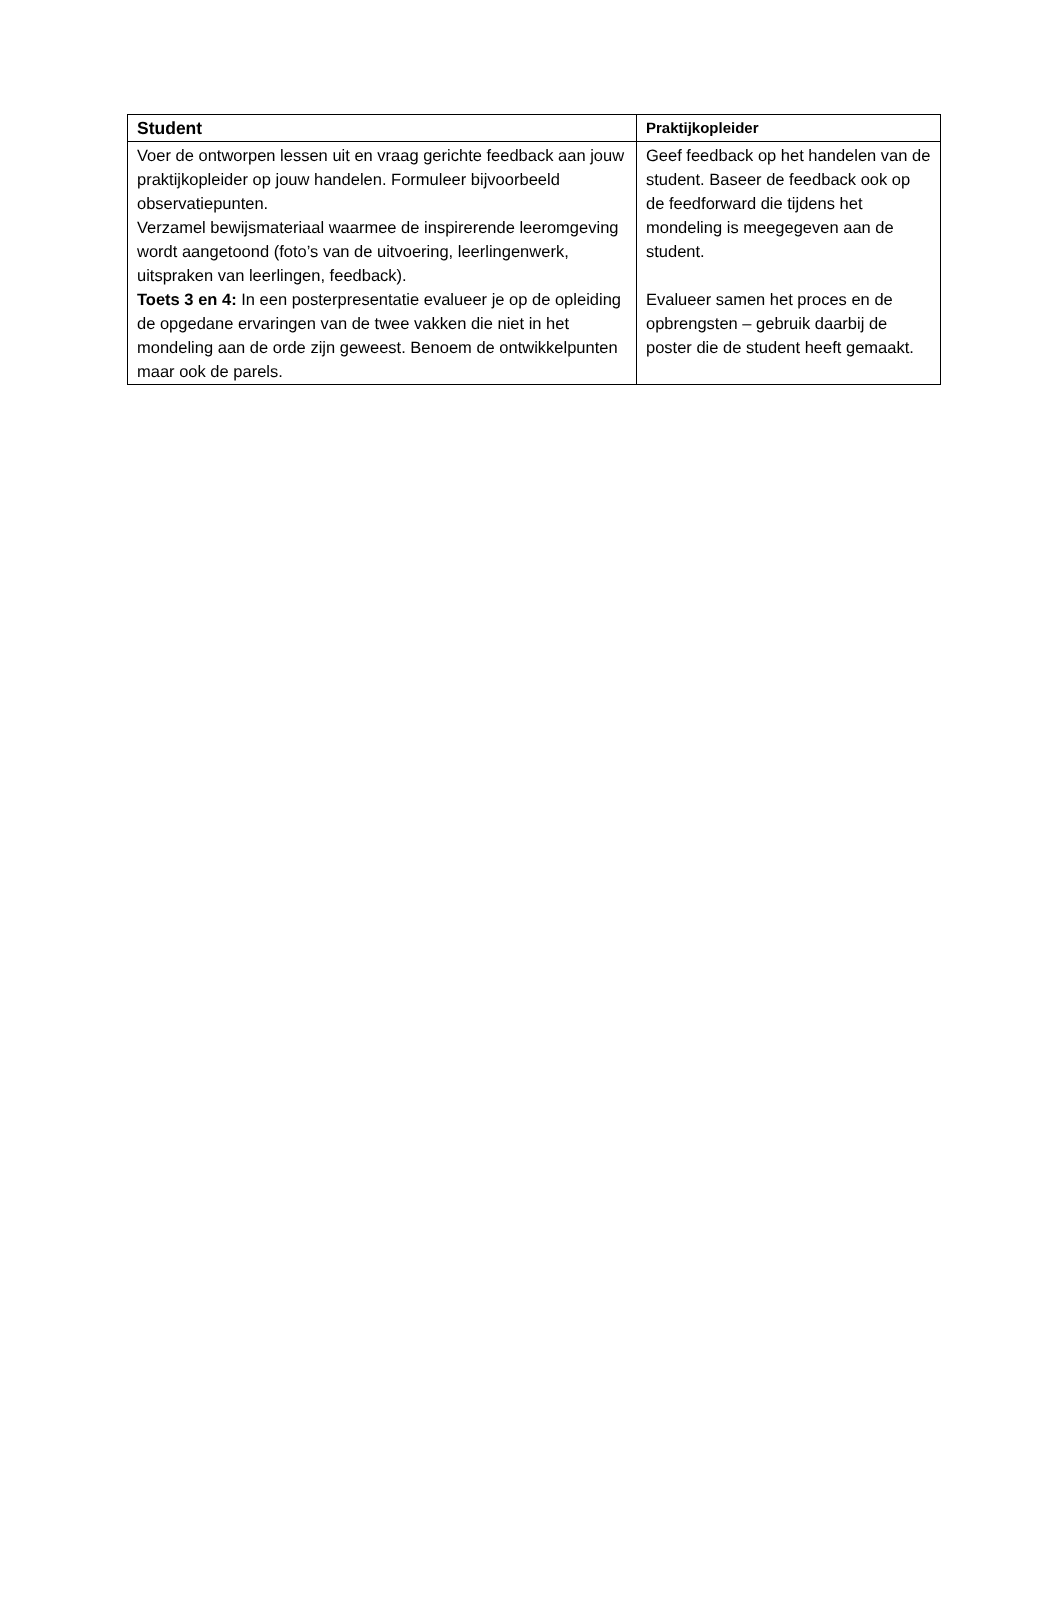| Student | Praktijkopleider |
| --- | --- |
| Voer de ontworpen lessen uit en vraag gerichte feedback aan jouw praktijkopleider op jouw handelen. Formuleer bijvoorbeeld observatiepunten. Verzamel bewijsmateriaal waarmee de inspirerende leeromgeving wordt aangetoond (foto’s van de uitvoering, leerlingenwerk, uitspraken van leerlingen, feedback). Toets 3 en 4: In een posterpresentatie evalueer je op de opleiding de opgedane ervaringen van de twee vakken die niet in het mondeling aan de orde zijn geweest. Benoem de ontwikkelpunten maar ook de parels. | Geef feedback op het handelen van de student. Baseer de feedback ook op de feedforward die tijdens het mondeling is meegegeven aan de student. Evalueer samen het proces en de opbrengsten – gebruik daarbij de poster die de student heeft gemaakt. |